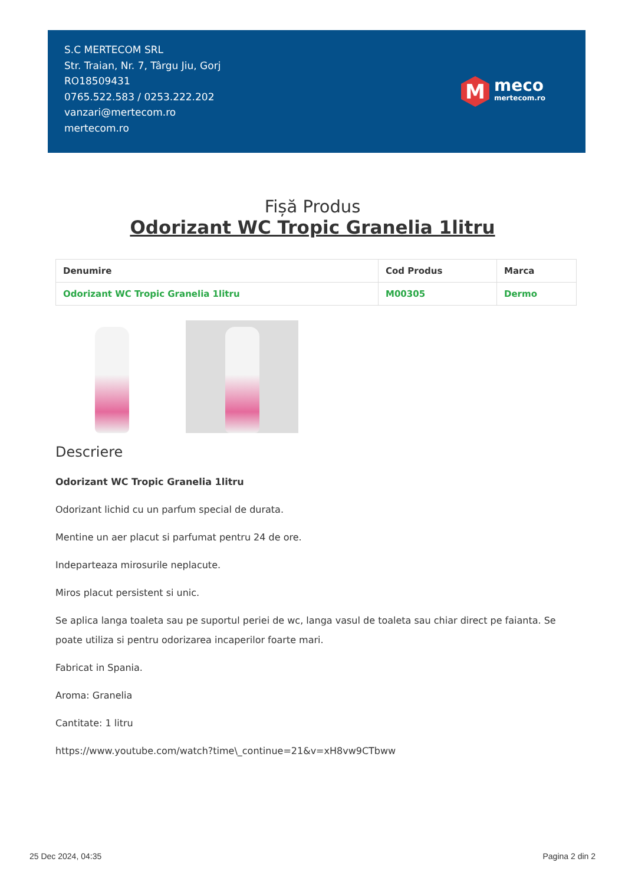S.C MERTECOM SRL
Str. Traian, Nr. 7, Târgu Jiu, Gorj
RO18509431
0765.522.583 / 0253.222.202
vanzari@mertecom.ro
mertecom.ro
M
meco
mertecom.ro
Fișă Produs
Odorizant WC Tropic Granelia 1litru
| Denumire | Cod Produs | Marca |
| --- | --- | --- |
| Odorizant WC Tropic Granelia 1litru | M00305 | Dermo |
Descriere
Odorizant WC Tropic Granelia 1litru
Odorizant lichid cu un parfum special de durata.
Mentine un aer placut si parfumat pentru 24 de ore.
Indeparteaza mirosurile neplacute.
Miros placut persistent si unic.
Se aplica langa toaleta sau pe suportul periei de wc, langa vasul de toaleta sau chiar direct pe faianta. Se poate utiliza si pentru odorizarea incaperilor foarte mari.
Fabricat in Spania.
Aroma: Granelia
Cantitate: 1 litru
https://www.youtube.com/watch?time\_continue=21&v=xH8vw9CTbww
25 Dec 2024, 04:35 Pagina 2 din 2